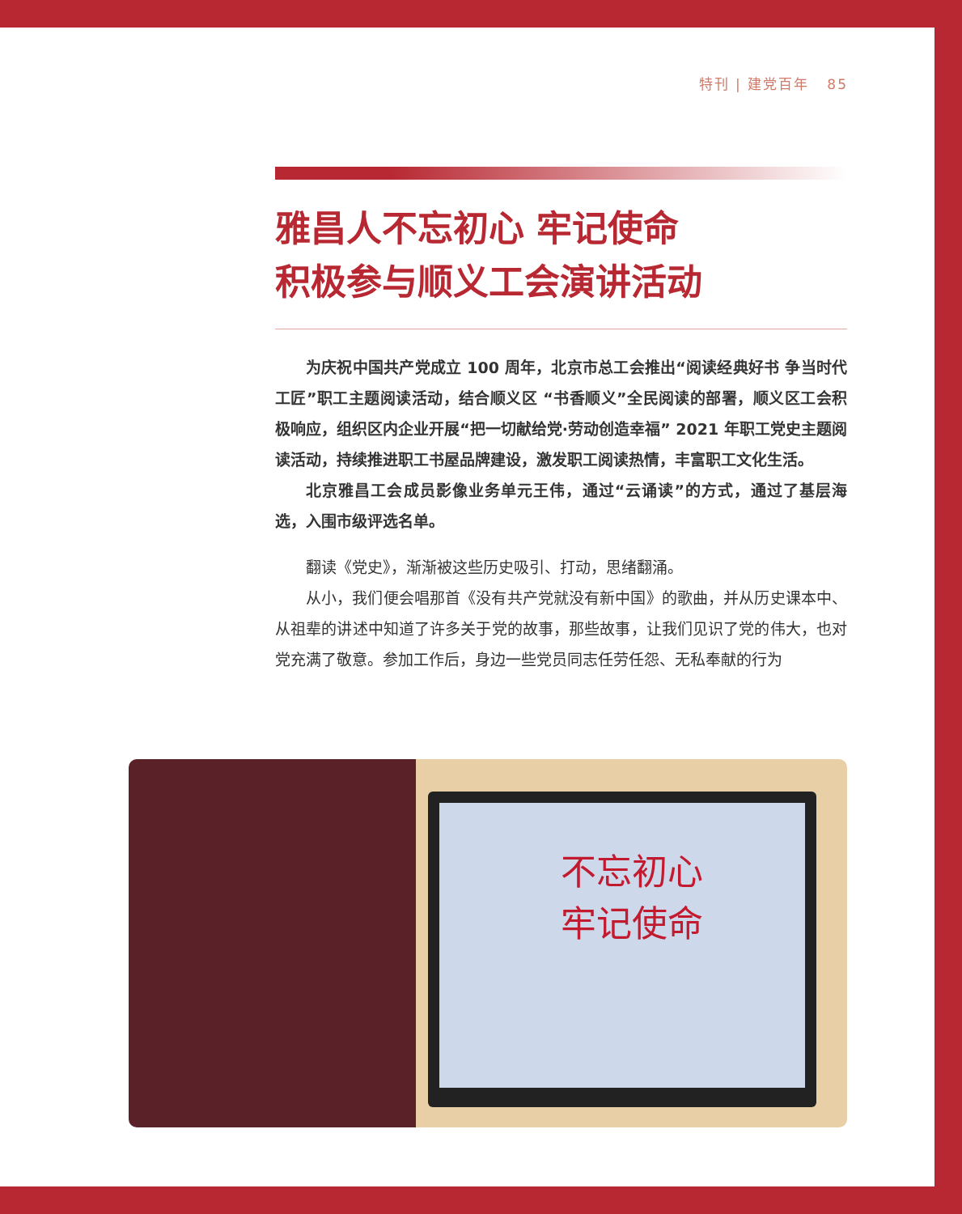特刊 | 建党百年 85
雅昌人不忘初心 牢记使命
积极参与顺义工会演讲活动
为庆祝中国共产党成立 100 周年，北京市总工会推出“阅读经典好书 争当时代工匠”职工主题阅读活动，结合顺义区 “书香顺义”全民阅读的部署，顺义区工会积极响应，组织区内企业开展“把一切献给党·劳动创造幸福” 2021 年职工党史主题阅读活动，持续推进职工书屋品牌建设，激发职工阅读热情，丰富职工文化生活。
北京雅昌工会成员影像业务单元王伟，通过“云诵读”的方式，通过了基层海选，入围市级评选名单。
翻读《党史》，渐渐被这些历史吸引、打动，思绪翻涌。
从小，我们便会唱那首《没有共产党就没有新中国》的歌曲，并从历史课本中、从祖辈的讲述中知道了许多关于党的故事，那些故事，让我们见识了党的伟大，也对党充满了敬意。参加工作后，身边一些党员同志任劳任怨、无私奉献的行为
不忘初心
牢记使命